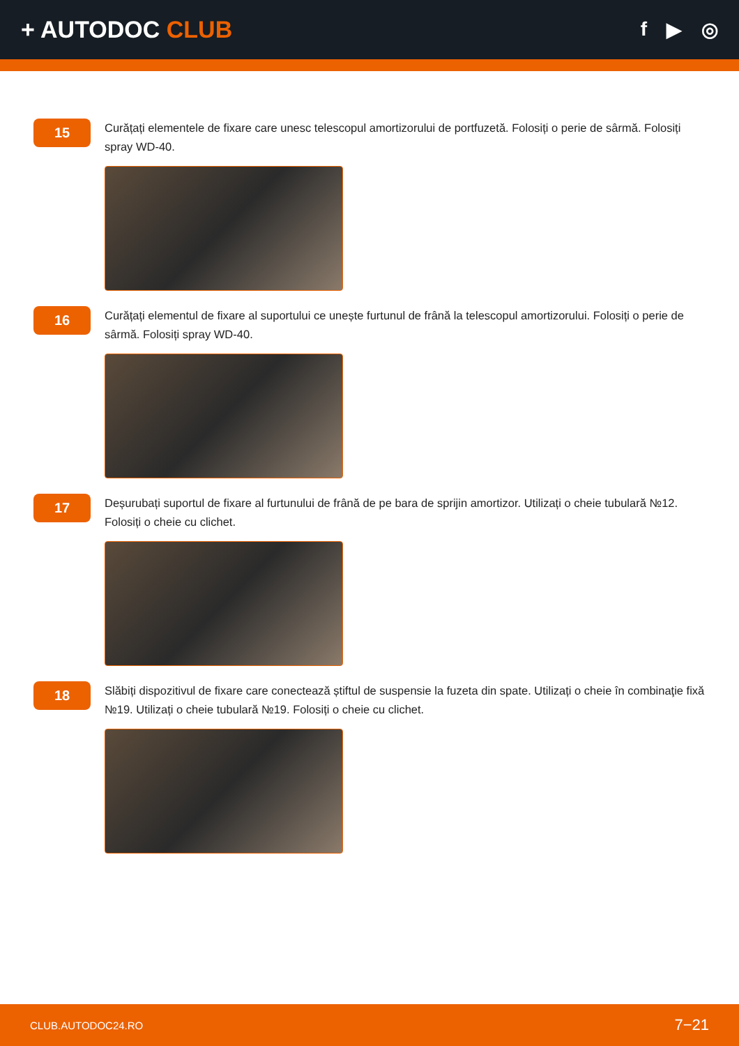+ AUTODOC CLUB
f ▶ ◎
15
Curățați elementele de fixare care unesc telescopul amortizorului de portfuzetă. Folosiți o perie de sârmă. Folosiți spray WD-40.
16
Curățați elementul de fixare al suportului ce unește furtunul de frână la telescopul amortizorului. Folosiți o perie de sârmă. Folosiți spray WD-40.
17
Deșurubați suportul de fixare al furtunului de frână de pe bara de sprijin amortizor. Utilizați o cheie tubulară №12. Folosiți o cheie cu clichet.
18
Slăbiți dispozitivul de fixare care conectează știftul de suspensie la fuzeta din spate. Utilizați o cheie în combinaţie fixă №19. Utilizați o cheie tubulară №19. Folosiți o cheie cu clichet.
CLUB.AUTODOC24.RO 7−21